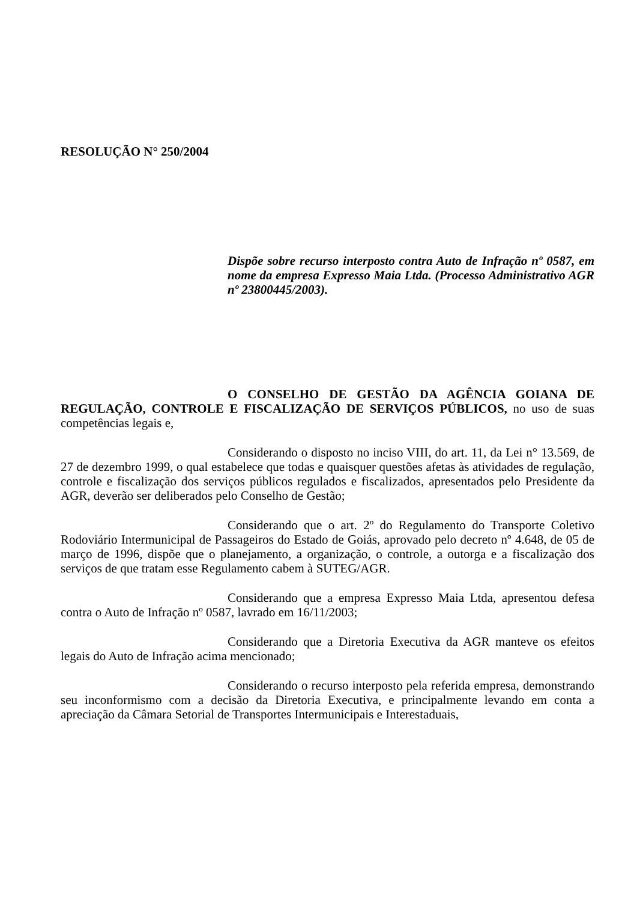RESOLUÇÃO N° 250/2004
Dispõe sobre recurso interposto contra Auto de Infração nº 0587, em nome da empresa Expresso Maia Ltda. (Processo Administrativo AGR nº 23800445/2003).
O CONSELHO DE GESTÃO DA AGÊNCIA GOIANA DE REGULAÇÃO, CONTROLE E FISCALIZAÇÃO DE SERVIÇOS PÚBLICOS, no uso de suas competências legais e,
Considerando o disposto no inciso VIII, do art. 11, da Lei n° 13.569, de 27 de dezembro 1999, o qual estabelece que todas e quaisquer questões afetas às atividades de regulação, controle e fiscalização dos serviços públicos regulados e fiscalizados, apresentados pelo Presidente da AGR, deverão ser deliberados pelo Conselho de Gestão;
Considerando que o art. 2º do Regulamento do Transporte Coletivo Rodoviário Intermunicipal de Passageiros do Estado de Goiás, aprovado pelo decreto nº 4.648, de 05 de março de 1996, dispõe que o planejamento, a organização, o controle, a outorga e a fiscalização dos serviços de que tratam esse Regulamento cabem à SUTEG/AGR.
Considerando que a empresa Expresso Maia Ltda, apresentou defesa contra o Auto de Infração nº 0587, lavrado em 16/11/2003;
Considerando que a Diretoria Executiva da AGR manteve os efeitos legais do Auto de Infração acima mencionado;
Considerando o recurso interposto pela referida empresa, demonstrando seu inconformismo com a decisão da Diretoria Executiva, e principalmente levando em conta a apreciação da Câmara Setorial de Transportes Intermunicipais e Interestaduais,